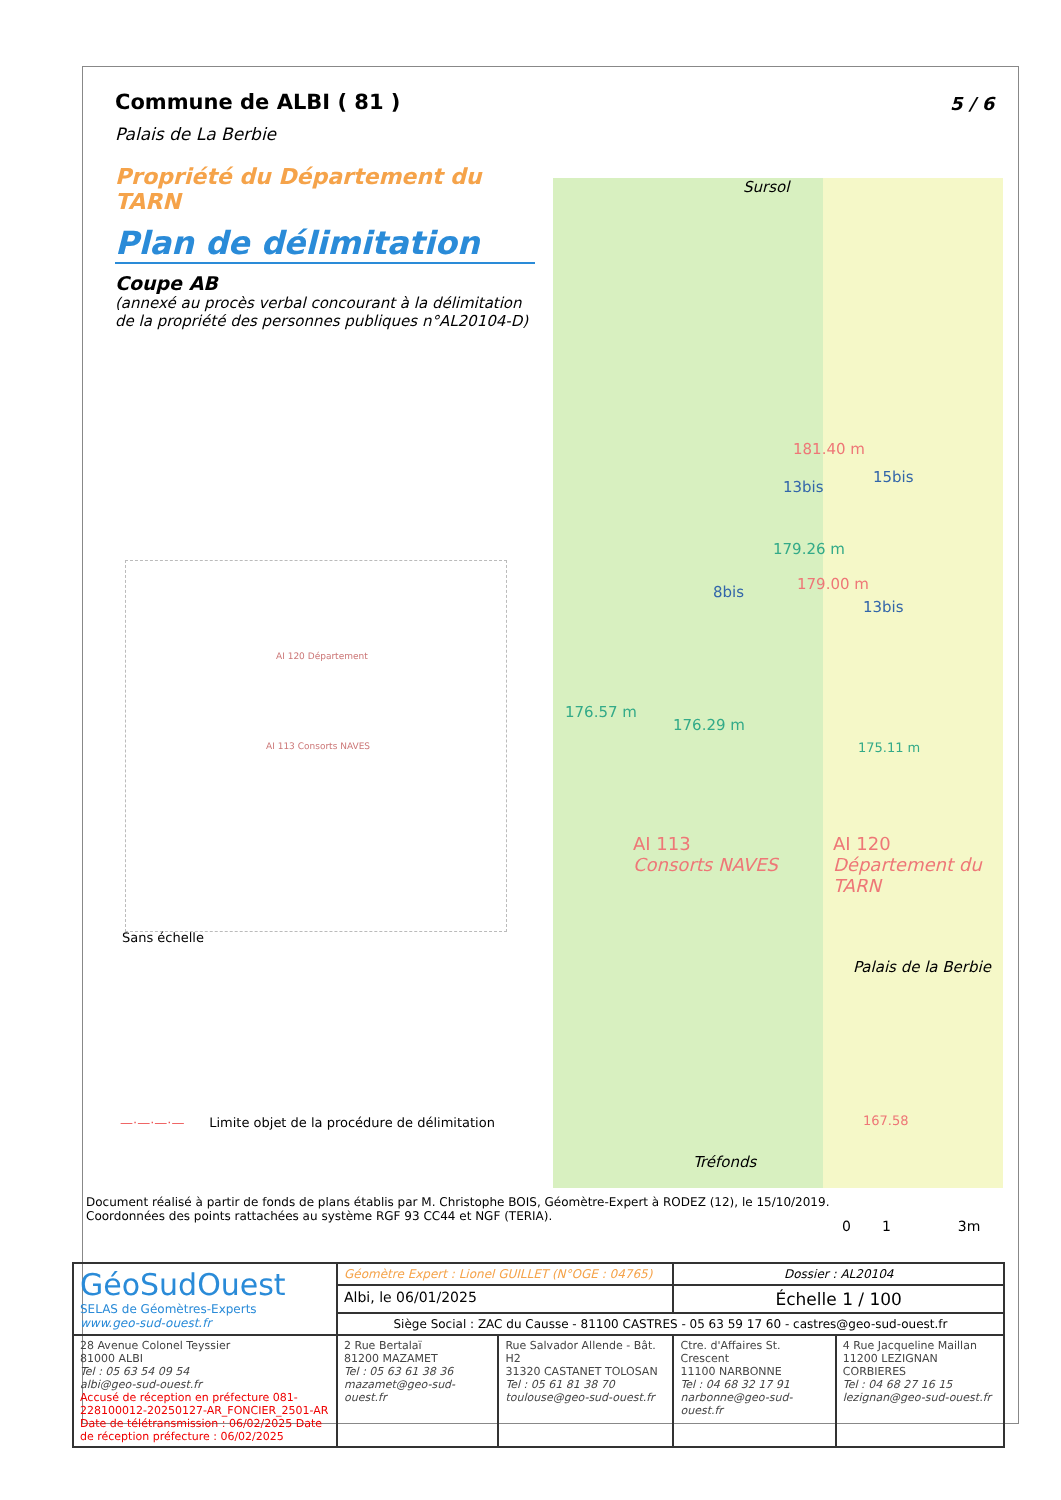5 / 6
Commune de ALBI ( 81 )
Palais de La Berbie
Propriété du Département du TARN
Plan de délimitation
Coupe AB
(annexé au procès verbal concourant à la délimitation de la propriété des personnes publiques n°AL20104-D)
AI 120 Département
AI 113 Consorts NAVES
Sans échelle
—·—·—·— Limite objet de la procédure de délimitation
Sursol
181.40 m
179.26 m
179.00 m
176.57 m
176.29 m
175.11 m
AI 113
Consorts NAVES
AI 120
Département du TARN
Palais de la Berbie
167.58
Tréfonds
13bis
15bis
8bis
13bis
Document réalisé à partir de fonds de plans établis par M. Christophe BOIS, Géomètre-Expert à RODEZ (12), le 15/10/2019.
Coordonnées des points rattachées au système RGF 93 CC44 et NGF (TERIA).
0 1 3m
| GéoSudOuest SELAS de Géomètres-Experts www.geo-sud-ouest.fr | Géomètre Expert : Lionel GUILLET (N°OGE : 04765) | | Dossier : AL20104 | |
| | Albi, le 06/01/2025 | | Échelle 1 / 100 | |
| | Siège Social : ZAC du Causse - 81100 CASTRES - 05 63 59 17 60 - castres@geo-sud-ouest.fr | | | |
| 28 Avenue Colonel Teyssier 81000 ALBI Tel : 05 63 54 09 54 albi@geo-sud-ouest.fr Accusé de réception en préfecture 081-228100012-20250127-AR_FONCIER_2501-AR Date de télétransmission : 06/02/2025 Date de réception préfecture : 06/02/2025 | 2 Rue Bertalaï 81200 MAZAMET Tel : 05 63 61 38 36 mazamet@geo-sud-ouest.fr | Rue Salvador Allende - Bât. H2 31320 CASTANET TOLOSAN Tel : 05 61 81 38 70 toulouse@geo-sud-ouest.fr | Ctre. d'Affaires St. Crescent 11100 NARBONNE Tel : 04 68 32 17 91 narbonne@geo-sud-ouest.fr | 4 Rue Jacqueline Maillan 11200 LEZIGNAN CORBIERES Tel : 04 68 27 16 15 lezignan@geo-sud-ouest.fr |